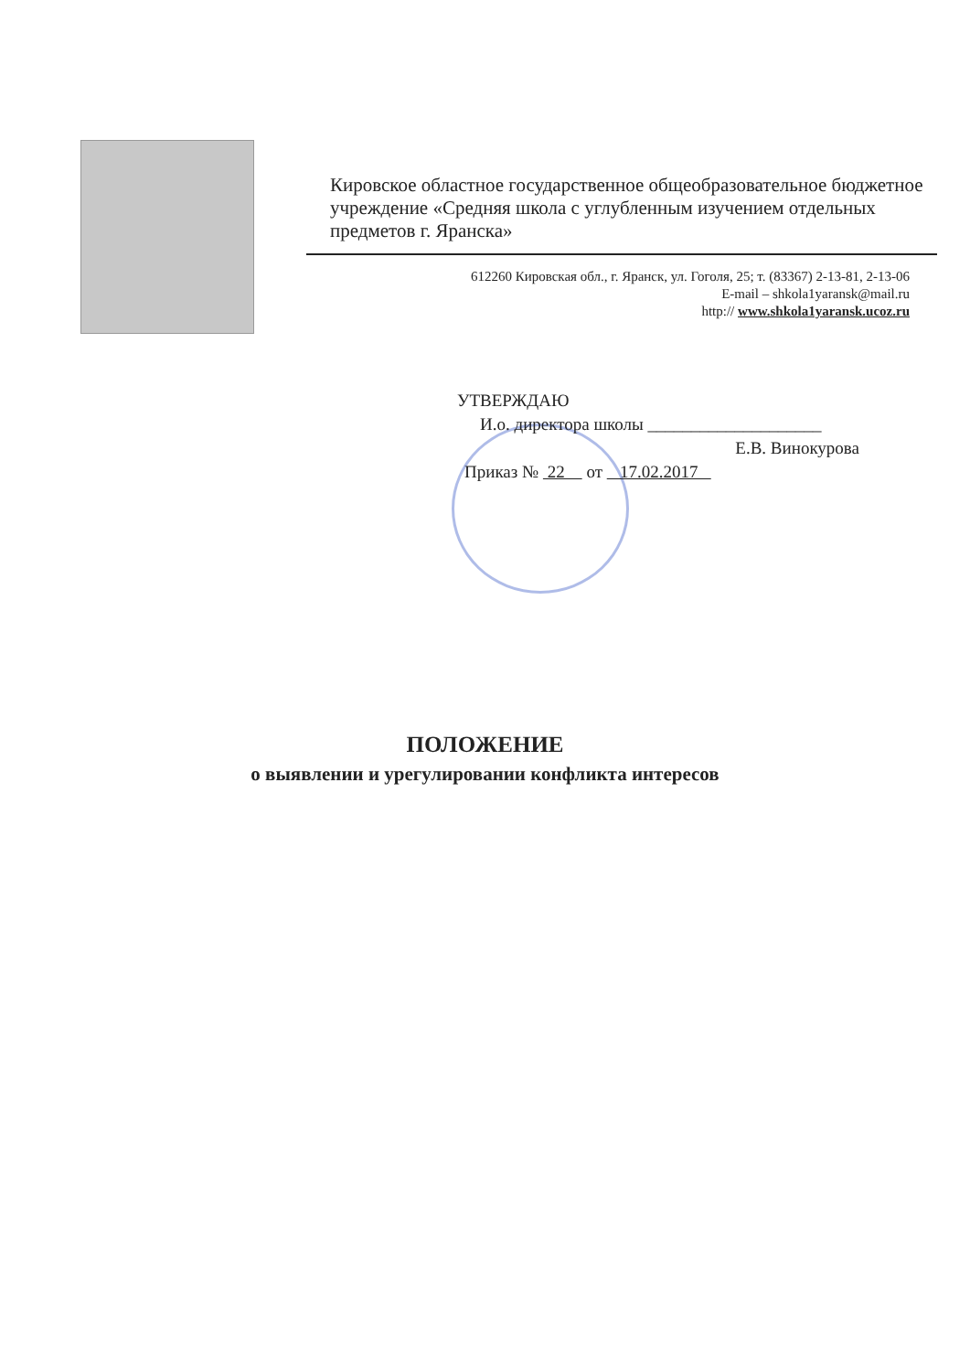Кировское областное государственное общеобразовательное бюджетное учреждение «Средняя школа с углубленным изучением отдельных предметов г. Яранска»
612260 Кировская обл., г. Яранск, ул. Гоголя, 25; т. (83367) 2-13-81, 2-13-06
E-mail – shkola1yaransk@mail.ru
http:// www.shkola1yaransk.ucoz.ru
УТВЕРЖДАЮ
И.о. директора школы ____________________
Е.В. Винокурова
Приказ № 22 от 17.02.2017
ПОЛОЖЕНИЕ
о выявлении и урегулировании конфликта интересов